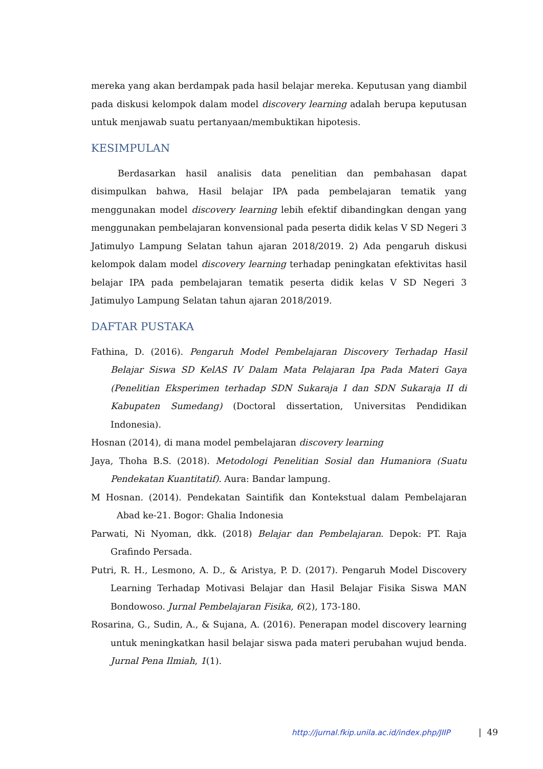mereka yang akan berdampak pada hasil belajar mereka. Keputusan yang diambil pada diskusi kelompok dalam model discovery learning adalah berupa keputusan untuk menjawab suatu pertanyaan/membuktikan hipotesis.
KESIMPULAN
Berdasarkan hasil analisis data penelitian dan pembahasan dapat disimpulkan bahwa, Hasil belajar IPA pada pembelajaran tematik yang menggunakan model discovery learning lebih efektif dibandingkan dengan yang menggunakan pembelajaran konvensional pada peserta didik kelas V SD Negeri 3 Jatimulyo Lampung Selatan tahun ajaran 2018/2019. 2) Ada pengaruh diskusi kelompok dalam model discovery learning terhadap peningkatan efektivitas hasil belajar IPA pada pembelajaran tematik peserta didik kelas V SD Negeri 3 Jatimulyo Lampung Selatan tahun ajaran 2018/2019.
DAFTAR PUSTAKA
Fathina, D. (2016). Pengaruh Model Pembelajaran Discovery Terhadap Hasil Belajar Siswa SD KelAS IV Dalam Mata Pelajaran Ipa Pada Materi Gaya (Penelitian Eksperimen terhadap SDN Sukaraja I dan SDN Sukaraja II di Kabupaten Sumedang) (Doctoral dissertation, Universitas Pendidikan Indonesia).
Hosnan (2014), di mana model pembelajaran discovery learning
Jaya, Thoha B.S. (2018). Metodologi Penelitian Sosial dan Humaniora (Suatu Pendekatan Kuantitatif). Aura: Bandar lampung.
M Hosnan. (2014). Pendekatan Saintifik dan Kontekstual dalam Pembelajaran Abad ke-21. Bogor: Ghalia Indonesia
Parwati, Ni Nyoman, dkk. (2018) Belajar dan Pembelajaran. Depok: PT. Raja Grafindo Persada.
Putri, R. H., Lesmono, A. D., & Aristya, P. D. (2017). Pengaruh Model Discovery Learning Terhadap Motivasi Belajar dan Hasil Belajar Fisika Siswa MAN Bondowoso. Jurnal Pembelajaran Fisika, 6(2), 173-180.
Rosarina, G., Sudin, A., & Sujana, A. (2016). Penerapan model discovery learning untuk meningkatkan hasil belajar siswa pada materi perubahan wujud benda. Jurnal Pena Ilmiah, 1(1).
http://jurnal.fkip.unila.ac.id/index.php/JIIP
| 49